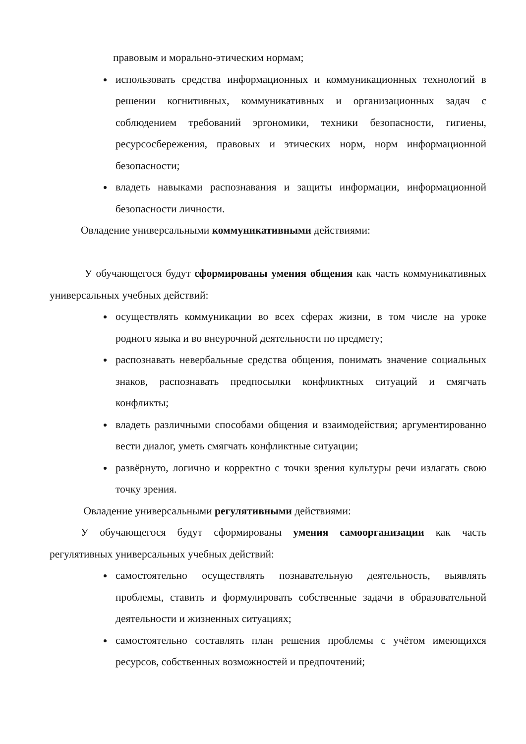правовым и морально-этическим нормам;
использовать средства информационных и коммуникационных технологий в решении когнитивных, коммуникативных и организационных задач с соблюдением требований эргономики, техники безопасности, гигиены, ресурсосбережения, правовых и этических норм, норм информационной безопасности;
владеть навыками распознавания и защиты информации, информационной безопасности личности.
Овладение универсальными коммуникативными действиями:
У обучающегося будут сформированы умения общения как часть коммуникативных универсальных учебных действий:
осуществлять коммуникации во всех сферах жизни, в том числе на уроке родного языка и во внеурочной деятельности по предмету;
распознавать невербальные средства общения, понимать значение социальных знаков, распознавать предпосылки конфликтных ситуаций и смягчать конфликты;
владеть различными способами общения и взаимодействия; аргументированно вести диалог, уметь смягчать конфликтные ситуации;
развёрнуто, логично и корректно с точки зрения культуры речи излагать свою точку зрения.
Овладение универсальными регулятивными действиями:
У обучающегося будут сформированы умения самоорганизации как часть регулятивных универсальных учебных действий:
самостоятельно осуществлять познавательную деятельность, выявлять проблемы, ставить и формулировать собственные задачи в образовательной деятельности и жизненных ситуациях;
самостоятельно составлять план решения проблемы с учётом имеющихся ресурсов, собственных возможностей и предпочтений;